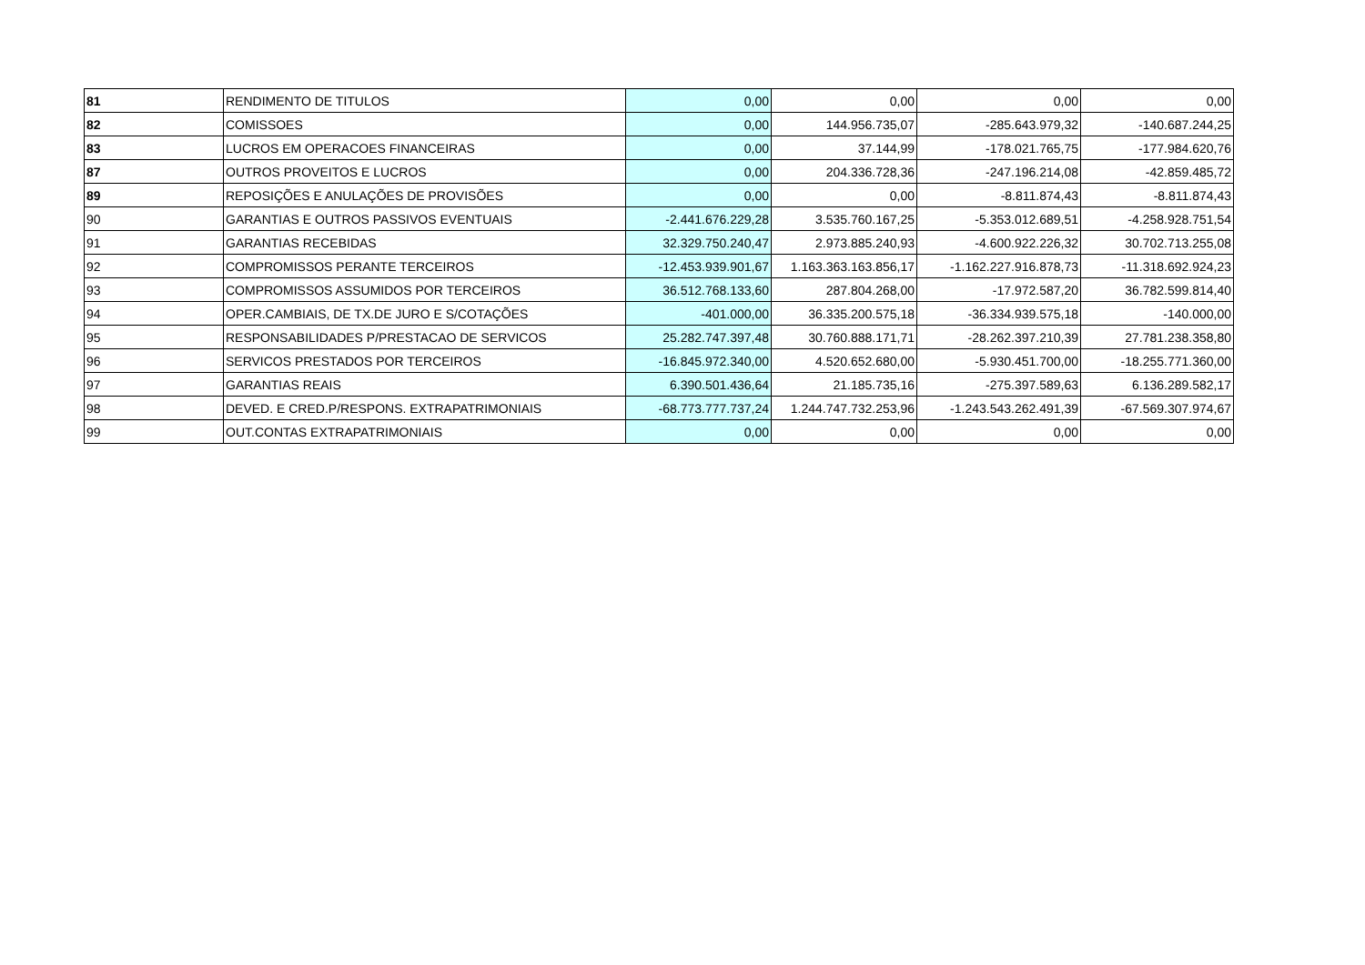| 81 | RENDIMENTO DE TITULOS | 0,00 | 0,00 | 0,00 | 0,00 |
| 82 | COMISSOES | 0,00 | 144.956.735,07 | -285.643.979,32 | -140.687.244,25 |
| 83 | LUCROS EM OPERACOES FINANCEIRAS | 0,00 | 37.144,99 | -178.021.765,75 | -177.984.620,76 |
| 87 | OUTROS PROVEITOS E LUCROS | 0,00 | 204.336.728,36 | -247.196.214,08 | -42.859.485,72 |
| 89 | REPOSIÇÕES E ANULAÇÕES DE PROVISÕES | 0,00 | 0,00 | -8.811.874,43 | -8.811.874,43 |
| 90 | GARANTIAS E OUTROS PASSIVOS EVENTUAIS | -2.441.676.229,28 | 3.535.760.167,25 | -5.353.012.689,51 | -4.258.928.751,54 |
| 91 | GARANTIAS RECEBIDAS | 32.329.750.240,47 | 2.973.885.240,93 | -4.600.922.226,32 | 30.702.713.255,08 |
| 92 | COMPROMISSOS PERANTE TERCEIROS | -12.453.939.901,67 | 1.163.363.163.856,17 | -1.162.227.916.878,73 | -11.318.692.924,23 |
| 93 | COMPROMISSOS ASSUMIDOS POR TERCEIROS | 36.512.768.133,60 | 287.804.268,00 | -17.972.587,20 | 36.782.599.814,40 |
| 94 | OPER.CAMBIAIS, DE TX.DE JURO E S/COTAÇÕES | -401.000,00 | 36.335.200.575,18 | -36.334.939.575,18 | -140.000,00 |
| 95 | RESPONSABILIDADES P/PRESTACAO DE SERVICOS | 25.282.747.397,48 | 30.760.888.171,71 | -28.262.397.210,39 | 27.781.238.358,80 |
| 96 | SERVICOS PRESTADOS POR TERCEIROS | -16.845.972.340,00 | 4.520.652.680,00 | -5.930.451.700,00 | -18.255.771.360,00 |
| 97 | GARANTIAS REAIS | 6.390.501.436,64 | 21.185.735,16 | -275.397.589,63 | 6.136.289.582,17 |
| 98 | DEVED. E CRED.P/RESPONS. EXTRAPATRIMONIAIS | -68.773.777.737,24 | 1.244.747.732.253,96 | -1.243.543.262.491,39 | -67.569.307.974,67 |
| 99 | OUT.CONTAS EXTRAPATRIMONIAIS | 0,00 | 0,00 | 0,00 | 0,00 |